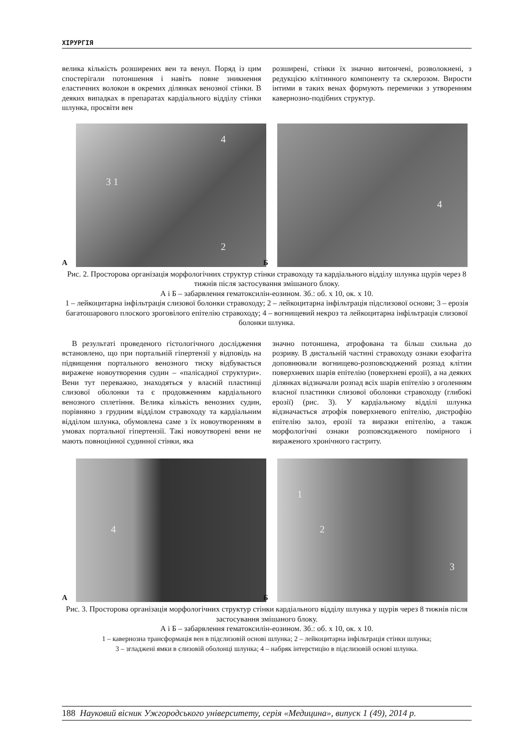ХІРУРГІЯ
велика кількість розширених вен та венул. Поряд із цим спостерігали потоншення і навіть повне зникнення еластичних волокон в окремих ділянках венозної стінки. В деяких випадках в препаратах кардіального відділу стінки шлунка, просвіти вен
розширені, стінки їх значно витончені, розволокнені, з редукцією клітинного компоненту та склерозом. Вирости інтими в таких венах формують перемички з утворенням кавернозно-подібних структур.
А
3 1
4
2
Б
4
Рис. 2. Просторова організація морфологічних структур стінки стравоходу та кардіального відділу шлунка щурів через 8 тижнів після застосування змішаного блоку.
А і Б – забарвлення гематоксилін-еозином. Зб.: об. х 10, ок. х 10.
1 – лейкоцитарна інфільтрація слизової болонки стравоходу; 2 – лейкоцитарна інфільтрація підслизової основи; 3 – ерозія багатошарового плоского зроговілого епітелію стравоходу; 4 – вогнищевий некроз та лейкоцитарна інфільтрація слизової болонки шлунка.
В результаті проведеного гістологічного дослідження встановлено, що при портальній гіпертензії у відповідь на підвищення портального венозного тиску відбувається виражене новоутворення судин – «палісадної структури». Вени тут переважно, знаходяться у власній пластинці слизової оболонки та є продовженням кардіального венозного сплетіння. Велика кількість венозних судин, порівняно з грудним відділом стравоходу та кардіальним відділом шлунка, обумовлена саме з їх новоутворенням в умовах портальної гіпертензії. Такі новоутворені вени не мають повноцінної судинної стінки, яка
значно потоншена, атрофована та більш схильна до розриву. В дистальній частині стравоходу ознаки езофагіта доповнювали вогнищево-розповсюджений розпад клітин поверхневих шарів епітелію (поверхневі ерозії), а на деяких ділянках відзначали розпад всіх шарів епітелію з оголенням власної пластинки слизової оболонки стравоходу (глибокі ерозії) (рис. 3). У кардіальному відділі шлунка відзначається атрофія поверхневого епітелію, дистрофію епітелію залоз, ерозії та виразки епітелію, а також морфологічні ознаки розповсюдженого помірного і вираженого хронічного гастриту.
А
4
Б
1
2
3
Рис. 3. Просторова організація морфологічних структур стінки кардіального відділу шлунка у щурів через 8 тижнів після застосування змішаного блоку.
А і Б – забарвлення гематоксилін-еозином. Зб.: об. х 10, ок. х 10.
1 – кавернозна трансформація вен в підслизовій основі шлунка; 2 – лейкоцитарна інфільтрація стінки шлунка;
3 – згладжені ямки в слизовій оболонці шлунка; 4 – набряк інтерстицію в підслизовій основі шлунка.
188 Науковий вісник Ужгородського університету, серія «Медицина», випуск 1 (49), 2014 р.